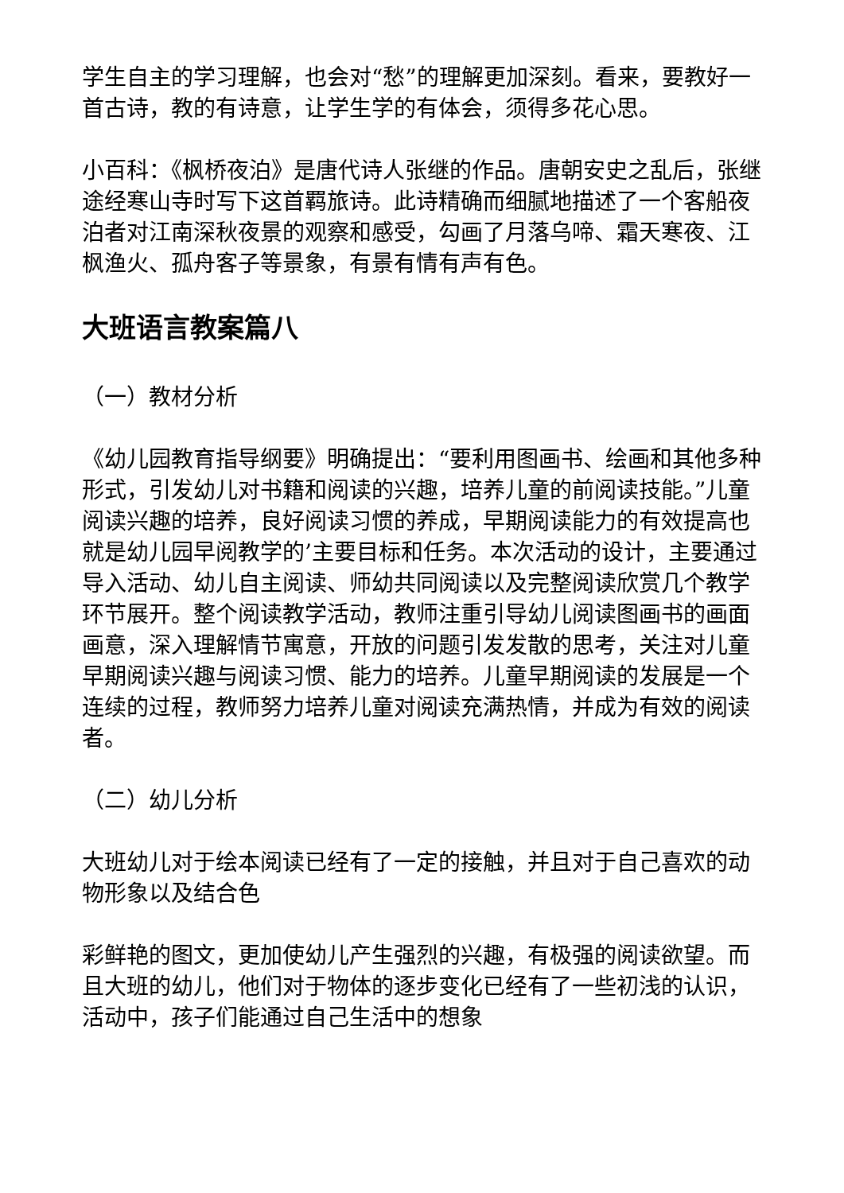学生自主的学习理解，也会对“愁”的理解更加深刻。看来，要教好一首古诗，教的有诗意，让学生学的有体会，须得多花心思。
小百科：《枫桥夜泊》是唐代诗人张继的作品。唐朝安史之乱后，张继途经寒山寺时写下这首羁旅诗。此诗精确而细腻地描述了一个客船夜泊者对江南深秋夜景的观察和感受，勾画了月落乌啼、霜天寒夜、江枫渔火、孤舟客子等景象，有景有情有声有色。
大班语言教案篇八
（一）教材分析
《幼儿园教育指导纲要》明确提出：“要利用图画书、绘画和其他多种形式，引发幼儿对书籍和阅读的兴趣，培养儿童的前阅读技能。”儿童阅读兴趣的培养，良好阅读习惯的养成，早期阅读能力的有效提高也就是幼儿园早阅教学的’主要目标和任务。本次活动的设计，主要通过导入活动、幼儿自主阅读、师幼共同阅读以及完整阅读欣赏几个教学环节展开。整个阅读教学活动，教师注重引导幼儿阅读图画书的画面画意，深入理解情节寓意，开放的问题引发发散的思考，关注对儿童早期阅读兴趣与阅读习惯、能力的培养。儿童早期阅读的发展是一个连续的过程，教师努力培养儿童对阅读充满热情，并成为有效的阅读者。
（二）幼儿分析
大班幼儿对于绘本阅读已经有了一定的接触，并且对于自己喜欢的动物形象以及结合色
彩鲜艳的图文，更加使幼儿产生强烈的兴趣，有极强的阅读欲望。而且大班的幼儿，他们对于物体的逐步变化已经有了一些初浅的认识，活动中，孩子们能通过自己生活中的想象